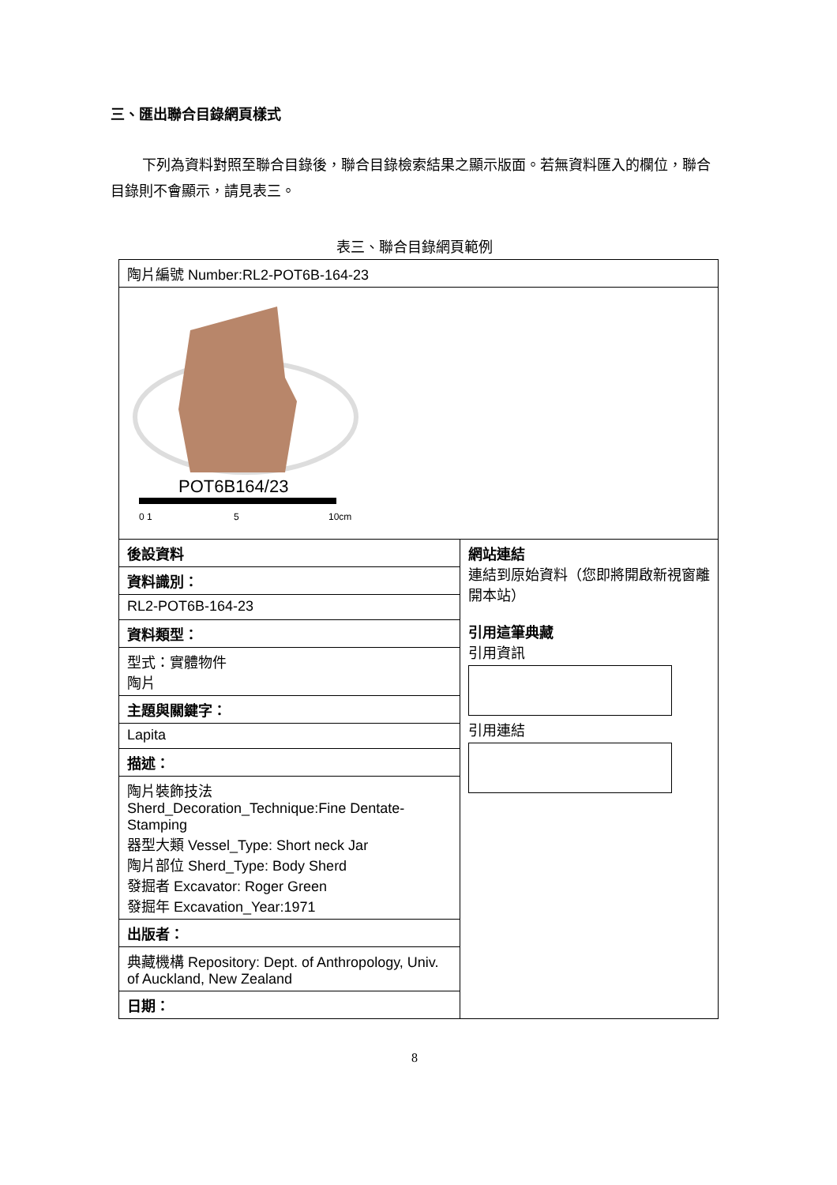三、匯出聯合目錄網頁樣式
下列為資料對照至聯合目錄後，聯合目錄檢索結果之顯示版面。若無資料匯入的欄位，聯合目錄則不會顯示，請見表三。
表三、聯合目錄網頁範例
| 陶片編號 Number:RL2-POT6B-164-23 | |
| POT6B164/23 0 1 5 10cm | |
| 後設資料 | 網站連結 連結到原始資料（您即將開啟新視窗離開本站） 引用這筆典藏 引用資訊 引用連結 |
| 資料識別： | |
| RL2-POT6B-164-23 | |
| 資料類型： | |
| 型式：實體物件 陶片 | |
| 主題與關鍵字： | |
| Lapita | |
| 描述： | |
| 陶片裝飾技法 Sherd_Decoration_Technique:Fine Dentate-Stamping 器型大類 Vessel_Type: Short neck Jar 陶片部位 Sherd_Type: Body Sherd 發掘者 Excavator: Roger Green 發掘年 Excavation_Year:1971 | |
| 出版者： | |
| 典藏機構 Repository: Dept. of Anthropology, Univ. of Auckland, New Zealand | |
| 日期： | |
8